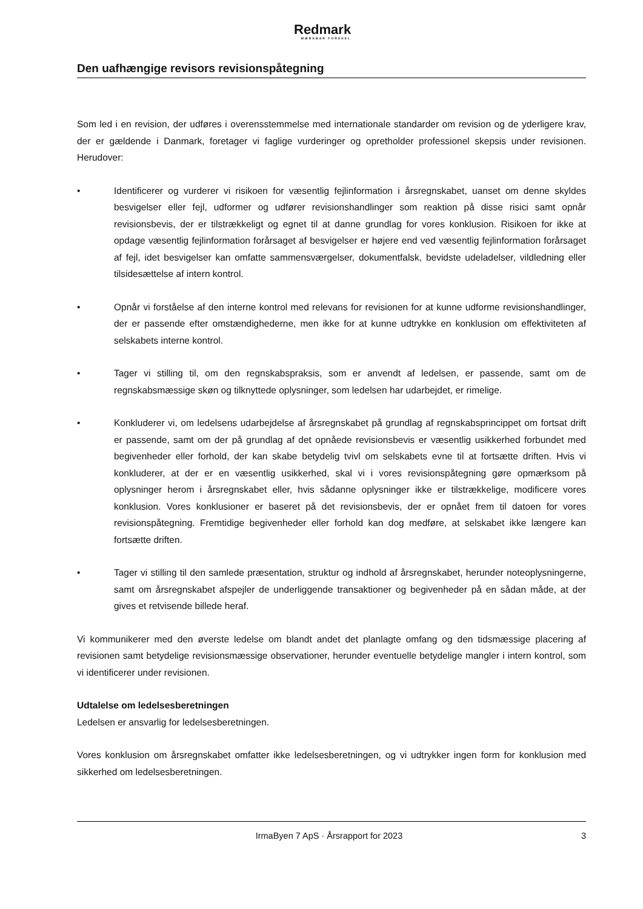Redmark
MÆRKBAR FORSKEL
Den uafhængige revisors revisionspåtegning
Som led i en revision, der udføres i overensstemmelse med internationale standarder om revision og de yderligere krav, der er gældende i Danmark, foretager vi faglige vurderinger og opretholder professionel skepsis under revisionen. Herudover:
• Identificerer og vurderer vi risikoen for væsentlig fejlinformation i årsregnskabet, uanset om denne skyldes besvigelser eller fejl, udformer og udfører revisionshandlinger som reaktion på disse risici samt opnår revisionsbevis, der er tilstrækkeligt og egnet til at danne grundlag for vores konklusion. Risikoen for ikke at opdage væsentlig fejlinformation forårsaget af besvigelser er højere end ved væsentlig fejlinformation forårsaget af fejl, idet besvigelser kan omfatte sammensværgelser, dokumentfalsk, bevidste udeladelser, vildledning eller tilsidesættelse af intern kontrol.
• Opnår vi forståelse af den interne kontrol med relevans for revisionen for at kunne udforme revisionshandlinger, der er passende efter omstændighederne, men ikke for at kunne udtrykke en konklusion om effektiviteten af selskabets interne kontrol.
• Tager vi stilling til, om den regnskabspraksis, som er anvendt af ledelsen, er passende, samt om de regnskabsmæssige skøn og tilknyttede oplysninger, som ledelsen har udarbejdet, er rimelige.
• Konkluderer vi, om ledelsens udarbejdelse af årsregnskabet på grundlag af regnskabsprincippet om fortsat drift er passende, samt om der på grundlag af det opnåede revisionsbevis er væsentlig usikkerhed forbundet med begivenheder eller forhold, der kan skabe betydelig tvivl om selskabets evne til at fortsætte driften. Hvis vi konkluderer, at der er en væsentlig usikkerhed, skal vi i vores revisionspåtegning gøre opmærksom på oplysninger herom i årsregnskabet eller, hvis sådanne oplysninger ikke er tilstrækkelige, modificere vores konklusion. Vores konklusioner er baseret på det revisionsbevis, der er opnået frem til datoen for vores revisionspåtegning. Fremtidige begivenheder eller forhold kan dog medføre, at selskabet ikke længere kan fortsætte driften.
• Tager vi stilling til den samlede præsentation, struktur og indhold af årsregnskabet, herunder noteoplysningerne, samt om årsregnskabet afspejler de underliggende transaktioner og begivenheder på en sådan måde, at der gives et retvisende billede heraf.
Vi kommunikerer med den øverste ledelse om blandt andet det planlagte omfang og den tidsmæssige placering af revisionen samt betydelige revisionsmæssige observationer, herunder eventuelle betydelige mangler i intern kontrol, som vi identificerer under revisionen.
Udtalelse om ledelsesberetningen
Ledelsen er ansvarlig for ledelsesberetningen.
Vores konklusion om årsregnskabet omfatter ikke ledelsesberetningen, og vi udtrykker ingen form for konklusion med sikkerhed om ledelsesberetningen.
IrmaByen 7 ApS · Årsrapport for 2023 3